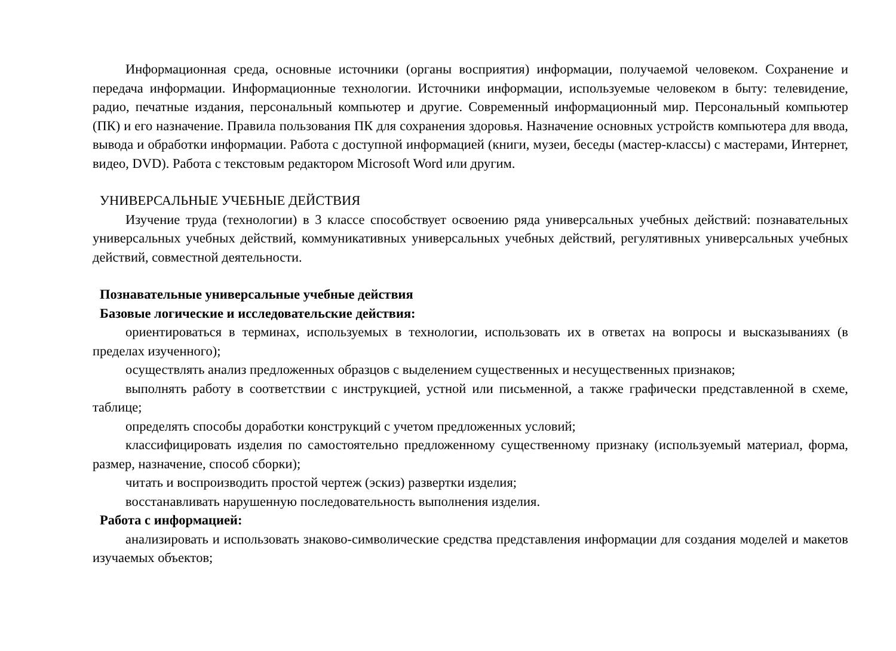Информационная среда, основные источники (органы восприятия) информации, получаемой человеком. Сохранение и передача информации. Информационные технологии. Источники информации, используемые человеком в быту: телевидение, радио, печатные издания, персональный компьютер и другие. Современный информационный мир. Персональный компьютер (ПК) и его назначение. Правила пользования ПК для сохранения здоровья. Назначение основных устройств компьютера для ввода, вывода и обработки информации. Работа с доступной информацией (книги, музеи, беседы (мастер-классы) с мастерами, Интернет, видео, DVD). Работа с текстовым редактором Microsoft Word или другим.
УНИВЕРСАЛЬНЫЕ УЧЕБНЫЕ ДЕЙСТВИЯ
Изучение труда (технологии) в 3 классе способствует освоению ряда универсальных учебных действий: познавательных универсальных учебных действий, коммуникативных универсальных учебных действий, регулятивных универсальных учебных действий, совместной деятельности.
Познавательные универсальные учебные действия
Базовые логические и исследовательские действия:
ориентироваться в терминах, используемых в технологии, использовать их в ответах на вопросы и высказываниях (в пределах изученного);
осуществлять анализ предложенных образцов с выделением существенных и несущественных признаков;
выполнять работу в соответствии с инструкцией, устной или письменной, а также графически представленной в схеме, таблице;
определять способы доработки конструкций с учетом предложенных условий;
классифицировать изделия по самостоятельно предложенному существенному признаку (используемый материал, форма, размер, назначение, способ сборки);
читать и воспроизводить простой чертеж (эскиз) развертки изделия;
восстанавливать нарушенную последовательность выполнения изделия.
Работа с информацией:
анализировать и использовать знаково-символические средства представления информации для создания моделей и макетов изучаемых объектов;